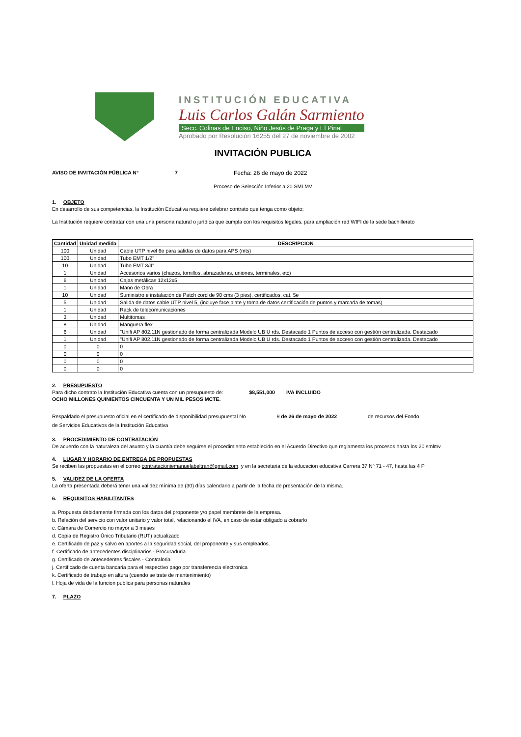INSTITUCIÓN EDUCATIVA
Luis Carlos Galán Sarmiento
Secc. Colinas de Enciso, Niño Jesús de Praga y El Pinal
Aprobado por Resolución 16255 del 27 de noviembre de 2002
INVITACIÓN PUBLICA
AVISO DE INVITACIÓN PÜBLICA N° 7 Fecha: 26 de mayo de 2022
Proceso de Selección Inferior a 20 SMLMV
1. OBJETO
En desarrollo de sus competencias, la Institución Educativa requiere celebrar contrato que tenga como objeto:
La Institución requiere contratar con una una persona natural o jurídica que cumpla con los requisitos legales, para ampliación red WIFI de la sede bachillerato
| Cantidad | Unidad medida | DESCRIPCION |
| --- | --- | --- |
| 100 | Unidad | Cable UTP nivel 6e para salidas de datos para APS (mts) |
| 100 | Unidad | Tubo EMT 1/2" |
| 10 | Unidad | Tubo EMT 3/4" |
| 1 | Unidad | Accesorios varios (chazos, tornillos, abrazaderas, uniones, terminales, etc) |
| 6 | Unidad | Cajas metálicas 12x12x5 |
| 1 | Unidad | Mano de Obra |
| 10 | Unidad | Suministro e instalación de Patch cord de 90 cms (3 pies), certificados, cat. 5e |
| 5 | Unidad | Salida de datos cable UTP nivel 5, (incluye face plate y toma de datos certificación de puntos y marcada de tomas) |
| 1 | Unidad | Rack de telecomunicaciones |
| 3 | Unidad | Multitomas |
| 8 | Unidad | Manguera flex |
| 6 | Unidad | "Unifi AP 802.11N gestionado de forma centralizada Modelo UB U rds. Destacado 1 Puntos de acceso con gestión centralizada. Destacado |
| 1 | Unidad | "Unifi AP 802.11N gestionado de forma centralizada Modelo UB U rds. Destacado 1 Puntos de acceso con gestión centralizada. Destacado |
| 0 | 0 | 0 |
| 0 | 0 | 0 |
| 0 | 0 | 0 |
| 0 | 0 | 0 |
2. PRESUPUESTO
Para dicho contrato la Institución Educativa cuenta con un presupuesto de: $8,551,000 IVA INCLUIDO
OCHO MILLONES QUINIENTOS CINCUENTA Y UN MIL PESOS MCTE.
Respaldado el presupuesto oficial en el certificado de disponibilidad presupuestal No 9 de 26 de mayo de 2022 de recursos del Fondo
de Servicios Educativos de la Institución Educativa
3. PROCEDIMIENTO DE CONTRATACIÓN
De acuerdo con la naturaleza del asunto y la cuantía debe seguirse el procedimiento establecido en el Acuerdo Directivo que reglamenta los procesos hasta los 20 smlmv
4. LUGAR Y HORARIO DE ENTREGA DE PROPUESTAS
Se reciben las propuestas en el correo contratacioniemanuelabeltran@gmail.com, y en la secretaria de la educacion educativa Carrera 37 Nº 71 - 47, hasta las 4 P
5. VALIDEZ DE LA OFERTA
La oferta presentada deberá tener una validez mínima de (30) días calendario a partir de la fecha de presentación de la misma.
6. REQUISITOS HABILITANTES
a. Propuesta debidamente firmada con los datos del proponente y/o papel membrete de la empresa.
b. Relación del servicio con valor unitario y valor total, relacionando el IVA, en caso de estar obligado a cobrarlo
c. Cámara de Comercio no mayor a 3 meses
d. Copia de Registro Único Tributario (RUT) actualizado
e. Certificado de paz y salvo en aportes a la seguridad social, del proponente y sus empleados.
f. Certificado de antecedentes disciplinarios - Procuraduria
g. Certificado de antecedentes fiscales - Contraloria
j. Certificado de cuenta bancaria para el respectivo pago por transferencia electronica
k. Certificado de trabajo en altura (cuendo se trate de mantenimiento)
l. Hoja de vida de la funcion publica para personas naturales
7. PLAZO